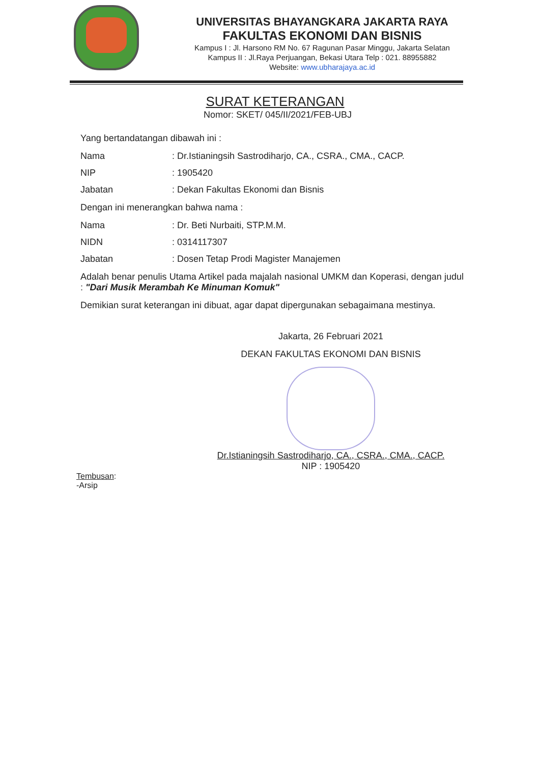UNIVERSITAS BHAYANGKARA JAKARTA RAYA
FAKULTAS EKONOMI DAN BISNIS
Kampus I : Jl. Harsono RM No. 67 Ragunan Pasar Minggu, Jakarta Selatan
Kampus II : Jl.Raya Perjuangan, Bekasi Utara Telp : 021. 88955882
Website: www.ubharajaya.ac.id
SURAT KETERANGAN
Nomor: SKET/ 045/II/2021/FEB-UBJ
Yang bertandatangan dibawah ini :
Nama: Dr.Istianingsih Sastrodiharjo, CA., CSRA., CMA., CACP.
NIP: 1905420
Jabatan: Dekan Fakultas Ekonomi dan Bisnis
Dengan ini menerangkan bahwa nama :
Nama: Dr. Beti Nurbaiti, STP.M.M.
NIDN: 0314117307
Jabatan: Dosen Tetap Prodi Magister Manajemen
Adalah benar penulis Utama Artikel pada majalah nasional UMKM dan Koperasi, dengan judul : "Dari Musik Merambah Ke Minuman Komuk"
Demikian surat keterangan ini dibuat, agar dapat dipergunakan sebagaimana mestinya.
Jakarta, 26 Februari 2021
DEKAN FAKULTAS EKONOMI DAN BISNIS
Dr.Istianingsih Sastrodiharjo, CA., CSRA., CMA., CACP.
NIP : 1905420
Tembusan:
-Arsip